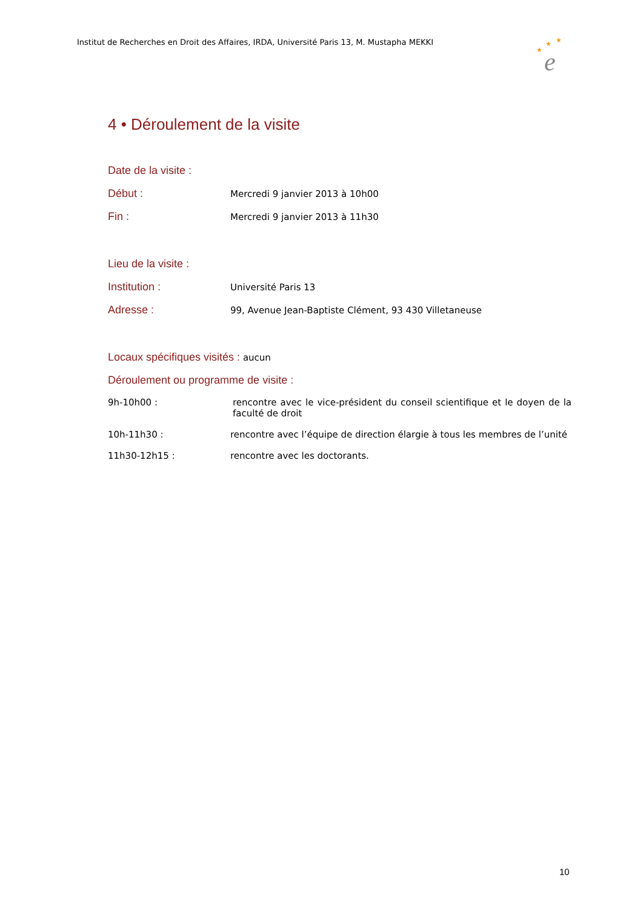Institut de Recherches en Droit des Affaires, IRDA, Université Paris 13, M. Mustapha MEKKI
★
★
★
e
4 • Déroulement de la visite
Date de la visite :
Début : Mercredi 9 janvier 2013 à 10h00
Fin : Mercredi 9 janvier 2013 à 11h30
Lieu de la visite :
Institution : Université Paris 13
Adresse : 99, Avenue Jean-Baptiste Clément, 93 430 Villetaneuse
Locaux spécifiques visités : aucun
Déroulement ou programme de visite :
9h-10h00 : rencontre avec le vice-président du conseil scientifique et le doyen de la faculté de droit
10h-11h30 : rencontre avec l’équipe de direction élargie à tous les membres de l’unité
11h30-12h15 : rencontre avec les doctorants.
10